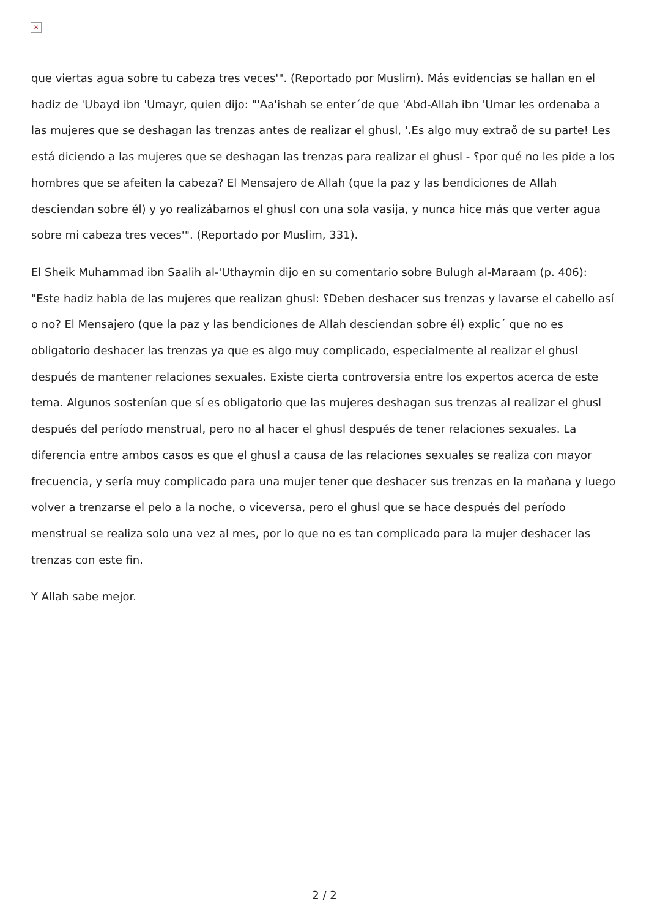×
que viertas agua sobre tu cabeza tres veces'". (Reportado por Muslim). Más evidencias se hallan en el hadiz de 'Ubayd ibn 'Umayr, quien dijo: "'Aa'ishah se enter´de que 'Abd-Allah ibn 'Umar les ordenaba a las mujeres que se deshagan las trenzas antes de realizar el ghusl, '،Es algo muy extraǒ de su parte! Les está diciendo a las mujeres que se deshagan las trenzas para realizar el ghusl - ؟por qué no les pide a los hombres que se afeiten la cabeza? El Mensajero de Allah (que la paz y las bendiciones de Allah desciendan sobre él) y yo realizábamos el ghusl con una sola vasija, y nunca hice más que verter agua sobre mi cabeza tres veces'". (Reportado por Muslim, 331).
El Sheik Muhammad ibn Saalih al-'Uthaymin dijo en su comentario sobre Bulugh al-Maraam (p. 406): "Este hadiz habla de las mujeres que realizan ghusl: ؟Deben deshacer sus trenzas y lavarse el cabello así o no? El Mensajero (que la paz y las bendiciones de Allah desciendan sobre él) explic´ que no es obligatorio deshacer las trenzas ya que es algo muy complicado, especialmente al realizar el ghusl después de mantener relaciones sexuales. Existe cierta controversia entre los expertos acerca de este tema. Algunos sostenían que sí es obligatorio que las mujeres deshagan sus trenzas al realizar el ghusl después del período menstrual, pero no al hacer el ghusl después de tener relaciones sexuales. La diferencia entre ambos casos es que el ghusl a causa de las relaciones sexuales se realiza con mayor frecuencia, y sería muy complicado para una mujer tener que deshacer sus trenzas en la maǹana y luego volver a trenzarse el pelo a la noche, o viceversa, pero el ghusl que se hace después del período menstrual se realiza solo una vez al mes, por lo que no es tan complicado para la mujer deshacer las trenzas con este fin.
Y Allah sabe mejor.
2 / 2